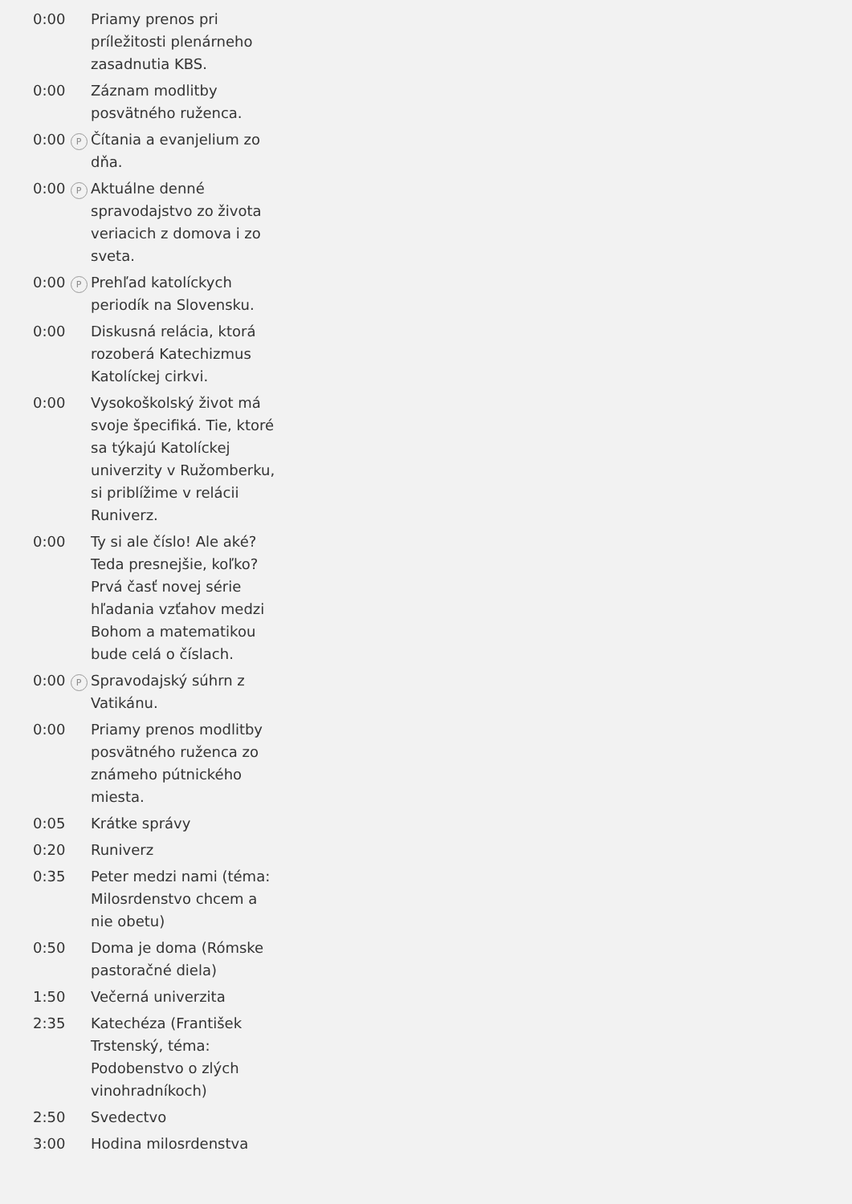| 0:00 | | Priamy prenos pri príležitosti plenárneho zasadnutia KBS. |
| 0:00 | | Záznam modlitby posvätného ruženca. |
| 0:00 | P | Čítania a evanjelium zo dňa. |
| 0:00 | P | Aktuálne denné spravodajstvo zo života veriacich z domova i zo sveta. |
| 0:00 | P | Prehľad katolíckych periodík na Slovensku. |
| 0:00 | | Diskusná relácia, ktorá rozoberá Katechizmus Katolíckej cirkvi. |
| 0:00 | | Vysokoškolský život má svoje špecifiká. Tie, ktoré sa týkajú Katolíckej univerzity v Ružomberku, si priblížime v relácii Runiverz. |
| 0:00 | | Ty si ale číslo! Ale aké? Teda presnejšie, koľko? Prvá časť novej série hľadania vzťahov medzi Bohom a matematikou bude celá o číslach. |
| 0:00 | P | Spravodajský súhrn z Vatikánu. |
| 0:00 | | Priamy prenos modlitby posvätného ruženca zo známeho pútnického miesta. |
| 0:05 | | Krátke správy |
| 0:20 | | Runiverz |
| 0:35 | | Peter medzi nami (téma: Milosrdenstvo chcem a nie obetu) |
| 0:50 | | Doma je doma (Rómske pastoračné diela) |
| 1:50 | | Večerná univerzita |
| 2:35 | | Katechéza (František Trstenský, téma: Podobenstvo o zlých vinohradníkoch) |
| 2:50 | | Svedectvo |
| 3:00 | | Hodina milosrdenstva |